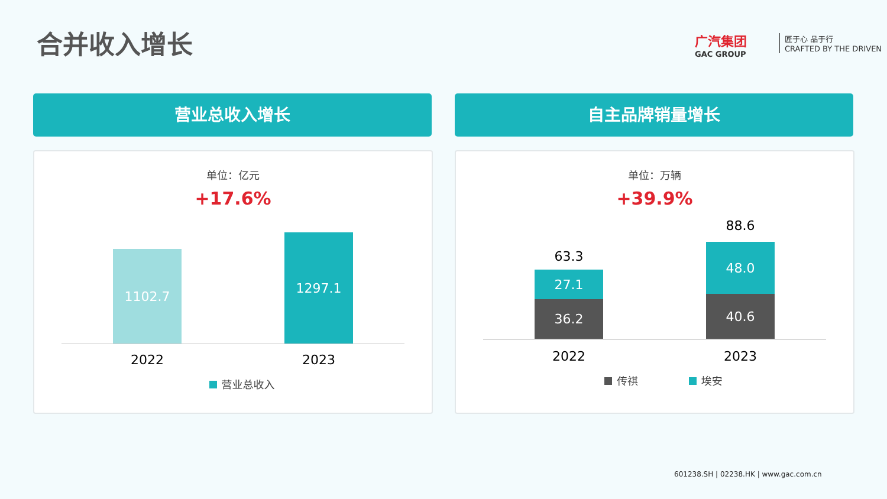合并收入增长 广汽集团
GAC GROUP
匠于心 品于行
CRAFTED BY THE DRIVEN
营业总收入增长 自主品牌销量增长
单位：亿元
+17.6%
1102.7
1297.1
2022 2023
营业总收入
单位：万辆
+39.9%
63.3
27.1
36.2
88.6
48.0
40.6
2022 2023
传祺 埃安
601238.SH | 02238.HK | www.gac.com.cn